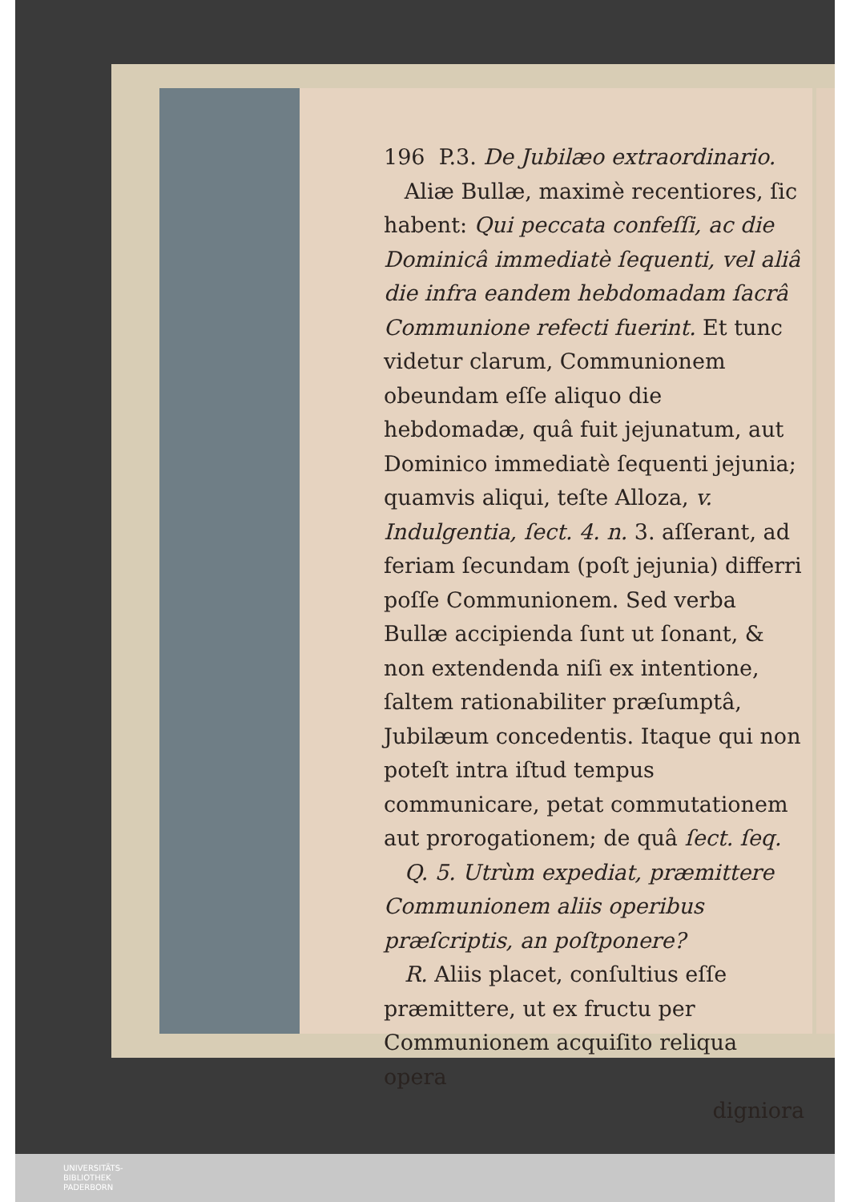196 P.3. De Jubilæo extraordinario.
Aliæ Bullæ, maximè recentiores, ſic habent: Qui peccata confeſſi, ac die Dominicâ immediatè ſequenti, vel aliâ die infra eandem hebdomadam ſacrâ Communione refecti fuerint. Et tunc videtur clarum, Communionem obeundam eſſe aliquo die hebdomadæ, quâ fuit jejunatum, aut Dominico immediatè ſequenti jejunia; quamvis aliqui, teſte Alloza, v. Indulgentia, ſect. 4. n. 3. aſſerant, ad feriam ſecundam (poſt jejunia) differri poſſe Communionem. Sed verba Bullæ accipienda ſunt ut ſonant, & non extendenda niſi ex intentione, ſaltem rationabiliter præſumptâ, Jubilæum concedentis. Itaque qui non poteſt intra iſtud tempus communicare, petat commutationem aut prorogationem; de quâ ſect. ſeq.
Q. 5. Utrùm expediat, præmittere Communionem aliis operibus præſcriptis, an poſtponere?
R. Aliis placet, conſultius eſſe præmittere, ut ex fructu per Communionem acquiſito reliqua opera
digniora
UNIVERSITÄTS-
BIBLIOTHEK
PADERBORN